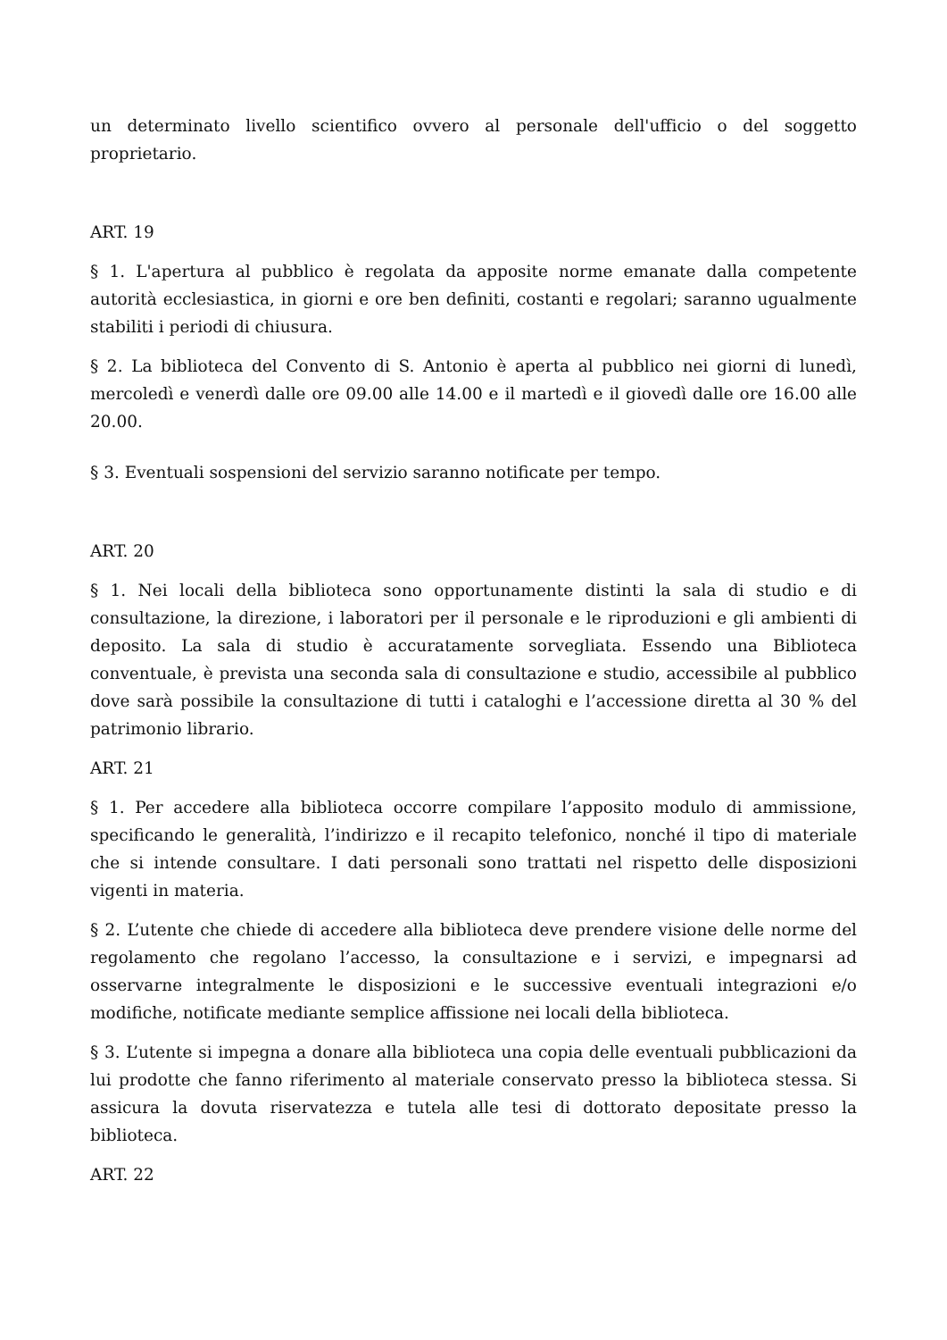un determinato livello scientifico ovvero al personale dell'ufficio o del soggetto proprietario.
ART. 19
§ 1. L'apertura al pubblico è regolata da apposite norme emanate dalla competente autorità ecclesiastica, in giorni e ore ben definiti, costanti e regolari; saranno ugualmente stabiliti i periodi di chiusura.
§ 2. La biblioteca del Convento di S. Antonio è aperta al pubblico nei giorni di lunedì, mercoledì e venerdì dalle ore 09.00 alle 14.00 e il martedì e il giovedì dalle ore 16.00 alle 20.00.
§ 3. Eventuali sospensioni del servizio saranno notificate per tempo.
ART. 20
§ 1. Nei locali della biblioteca sono opportunamente distinti la sala di studio e di consultazione, la direzione, i laboratori per il personale e le riproduzioni e gli ambienti di deposito. La sala di studio è accuratamente sorvegliata. Essendo una Biblioteca conventuale, è prevista una seconda sala di consultazione e studio, accessibile al pubblico dove sarà possibile la consultazione di tutti i cataloghi e l’accessione diretta al 30 % del patrimonio librario.
ART. 21
§ 1. Per accedere alla biblioteca occorre compilare l’apposito modulo di ammissione, specificando le generalità, l’indirizzo e il recapito telefonico, nonché il tipo di materiale che si intende consultare. I dati personali sono trattati nel rispetto delle disposizioni vigenti in materia.
§ 2. L’utente che chiede di accedere alla biblioteca deve prendere visione delle norme del regolamento che regolano l’accesso, la consultazione e i servizi, e impegnarsi ad osservarne integralmente le disposizioni e le successive eventuali integrazioni e/o modifiche, notificate mediante semplice affissione nei locali della biblioteca.
§ 3. L’utente si impegna a donare alla biblioteca una copia delle eventuali pubblicazioni da lui prodotte che fanno riferimento al materiale conservato presso la biblioteca stessa. Si assicura la dovuta riservatezza e tutela alle tesi di dottorato depositate presso la biblioteca.
ART. 22